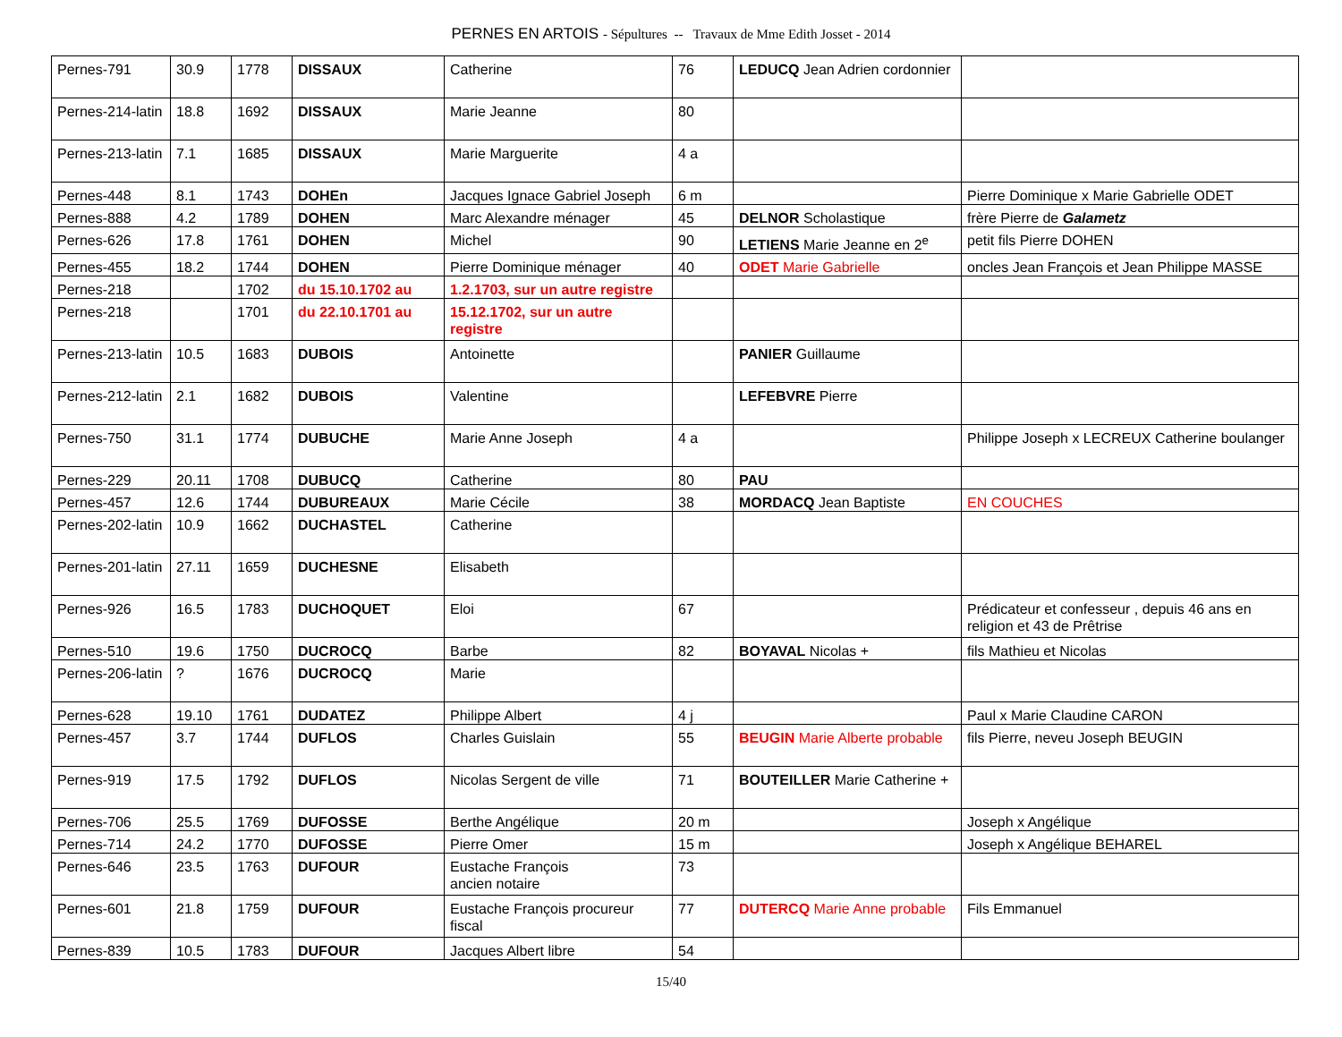PERNES EN ARTOIS - Sépultures -- Travaux de Mme Edith Josset - 2014
| Pernes-791 | 30.9 | 1778 | DISSAUX | Catherine | 76 | LEDUCQ Jean Adrien cordonnier | |
| Pernes-214-latin | 18.8 | 1692 | DISSAUX | Marie Jeanne | 80 | | |
| Pernes-213-latin | 7.1 | 1685 | DISSAUX | Marie Marguerite | 4 a | | |
| Pernes-448 | 8.1 | 1743 | DOHEn | Jacques Ignace Gabriel Joseph | 6 m | | Pierre Dominique x Marie Gabrielle ODET |
| Pernes-888 | 4.2 | 1789 | DOHEN | Marc Alexandre ménager | 45 | DELNOR Scholastique | frère Pierre de Galametz |
| Pernes-626 | 17.8 | 1761 | DOHEN | Michel | 90 | LETIENS Marie Jeanne en 2<sup>e</sup> | petit fils Pierre DOHEN |
| Pernes-455 | 18.2 | 1744 | DOHEN | Pierre Dominique ménager | 40 | ODET Marie Gabrielle | oncles Jean François et Jean Philippe MASSE |
| Pernes-218 | | 1702 | du 15.10.1702 au | 1.2.1703, sur un autre registre | | | |
| Pernes-218 | | 1701 | du 22.10.1701 au | 15.12.1702, sur un autre registre | | | |
| Pernes-213-latin | 10.5 | 1683 | DUBOIS | Antoinette | | PANIER Guillaume | |
| Pernes-212-latin | 2.1 | 1682 | DUBOIS | Valentine | | LEFEBVRE Pierre | |
| Pernes-750 | 31.1 | 1774 | DUBUCHE | Marie Anne Joseph | 4 a | | Philippe Joseph x LECREUX Catherine boulanger |
| Pernes-229 | 20.11 | 1708 | DUBUCQ | Catherine | 80 | PAU | |
| Pernes-457 | 12.6 | 1744 | DUBUREAUX | Marie Cécile | 38 | MORDACQ Jean Baptiste | EN COUCHES |
| Pernes-202-latin | 10.9 | 1662 | DUCHASTEL | Catherine | | | |
| Pernes-201-latin | 27.11 | 1659 | DUCHESNE | Elisabeth | | | |
| Pernes-926 | 16.5 | 1783 | DUCHOQUET | Eloi | 67 | | Prédicateur et confesseur , depuis 46 ans en religion et 43 de Prêtrise |
| Pernes-510 | 19.6 | 1750 | DUCROCQ | Barbe | 82 | BOYAVAL Nicolas + | fils Mathieu et Nicolas |
| Pernes-206-latin | ? | 1676 | DUCROCQ | Marie | | | |
| Pernes-628 | 19.10 | 1761 | DUDATEZ | Philippe Albert | 4 j | | Paul x Marie Claudine CARON |
| Pernes-457 | 3.7 | 1744 | DUFLOS | Charles Guislain | 55 | BEUGIN Marie Alberte probable | fils Pierre, neveu Joseph BEUGIN |
| Pernes-919 | 17.5 | 1792 | DUFLOS | Nicolas Sergent de ville | 71 | BOUTEILLER Marie Catherine + | |
| Pernes-706 | 25.5 | 1769 | DUFOSSE | Berthe Angélique | 20 m | | Joseph x Angélique |
| Pernes-714 | 24.2 | 1770 | DUFOSSE | Pierre Omer | 15 m | | Joseph x Angélique BEHAREL |
| Pernes-646 | 23.5 | 1763 | DUFOUR | Eustache François ancien notaire | 73 | | |
| Pernes-601 | 21.8 | 1759 | DUFOUR | Eustache François procureur fiscal | 77 | DUTERCQ Marie Anne probable | Fils Emmanuel |
| Pernes-839 | 10.5 | 1783 | DUFOUR | Jacques Albert libre | 54 | | |
15/40